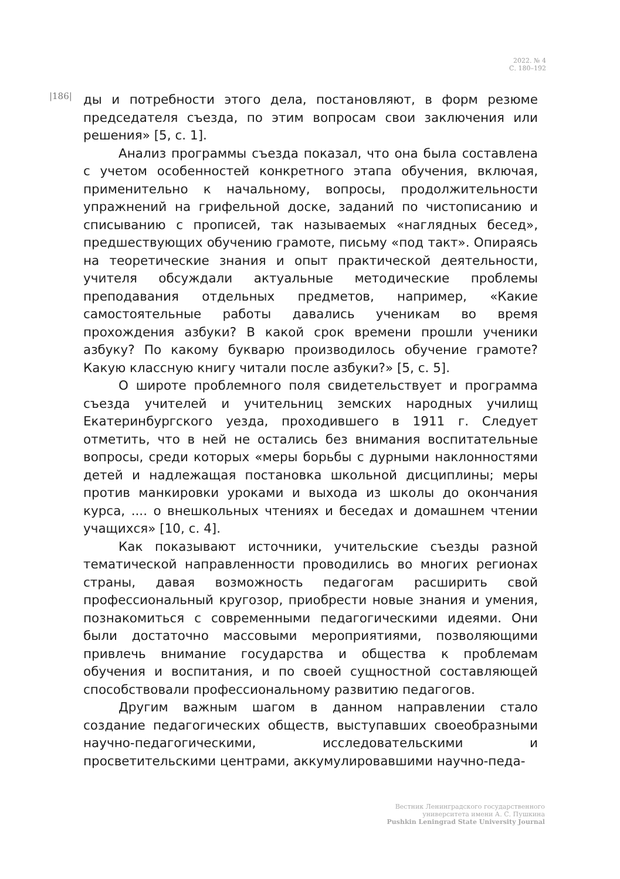2022. № 4
С. 180–192
|186|
ды и потребности этого дела, постановляют, в форм резюме председателя съезда, по этим вопросам свои заключения или решения» [5, с. 1].
Анализ программы съезда показал, что она была составлена с учетом особенностей конкретного этапа обучения, включая, применительно к начальному, вопросы, продолжительности упражнений на грифельной доске, заданий по чистописанию и списыванию с прописей, так называемых «наглядных бесед», предшествующих обучению грамоте, письму «под такт». Опираясь на теоретические знания и опыт практической деятельности, учителя обсуждали актуальные методические проблемы преподавания отдельных предметов, например, «Какие самостоятельные работы давались ученикам во время прохождения азбуки? В какой срок времени прошли ученики азбуку? По какому букварю производилось обучение грамоте? Какую классную книгу читали после азбуки?» [5, с. 5].
О широте проблемного поля свидетельствует и программа съезда учителей и учительниц земских народных училищ Екатеринбургского уезда, проходившего в 1911 г. Следует отметить, что в ней не остались без внимания воспитательные вопросы, среди которых «меры борьбы с дурными наклонностями детей и надлежащая постановка школьной дисциплины; меры против манкировки уроками и выхода из школы до окончания курса, .... о внешкольных чтениях и беседах и домашнем чтении учащихся» [10, с. 4].
Как показывают источники, учительские съезды разной тематической направленности проводились во многих регионах страны, давая возможность педагогам расширить свой профессиональный кругозор, приобрести новые знания и умения, познакомиться с современными педагогическими идеями. Они были достаточно массовыми мероприятиями, позволяющими привлечь внимание государства и общества к проблемам обучения и воспитания, и по своей сущностной составляющей способствовали профессиональному развитию педагогов.
Другим важным шагом в данном направлении стало создание педагогических обществ, выступавших своеобразными научно-педагогическими, исследовательскими и просветительскими центрами, аккумулировавшими научно-педа-
Вестник Ленинградского государственного
университета имени А. С. Пушкина
Pushkin Leningrad State University Journal